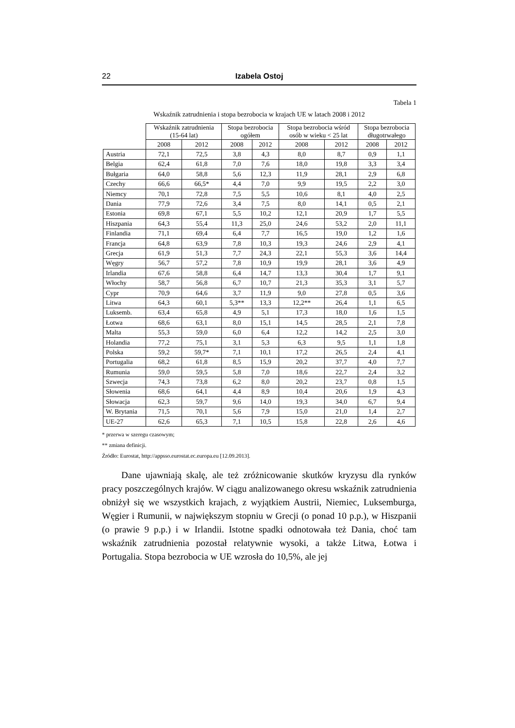22 Izabela Ostoj
Tabela 1
Wskaźnik zatrudnienia i stopa bezrobocia w krajach UE w latach 2008 i 2012
| | Wskaźnik zatrudnienia (15-64 lat) | | Stopa bezrobocia ogółem | | Stopa bezrobocia wśród osób w wieku < 25 lat | | Stopa bezrobocia długotrwałego | |
| --- | --- | --- | --- | --- | --- | --- | --- | --- |
| | 2008 | 2012 | 2008 | 2012 | 2008 | 2012 | 2008 | 2012 |
| Austria | 72,1 | 72,5 | 3,8 | 4,3 | 8,0 | 8,7 | 0,9 | 1,1 |
| Belgia | 62,4 | 61,8 | 7,0 | 7,6 | 18,0 | 19,8 | 3,3 | 3,4 |
| Bułgaria | 64,0 | 58,8 | 5,6 | 12,3 | 11,9 | 28,1 | 2,9 | 6,8 |
| Czechy | 66,6 | 66,5* | 4,4 | 7,0 | 9,9 | 19,5 | 2,2 | 3,0 |
| Niemcy | 70,1 | 72,8 | 7,5 | 5,5 | 10,6 | 8,1 | 4,0 | 2,5 |
| Dania | 77,9 | 72,6 | 3,4 | 7,5 | 8,0 | 14,1 | 0,5 | 2,1 |
| Estonia | 69,8 | 67,1 | 5,5 | 10,2 | 12,1 | 20,9 | 1,7 | 5,5 |
| Hiszpania | 64,3 | 55,4 | 11,3 | 25,0 | 24,6 | 53,2 | 2,0 | 11,1 |
| Finlandia | 71,1 | 69,4 | 6,4 | 7,7 | 16,5 | 19,0 | 1,2 | 1,6 |
| Francja | 64,8 | 63,9 | 7,8 | 10,3 | 19,3 | 24,6 | 2,9 | 4,1 |
| Grecja | 61,9 | 51,3 | 7,7 | 24,3 | 22,1 | 55,3 | 3,6 | 14,4 |
| Węgry | 56,7 | 57,2 | 7,8 | 10,9 | 19,9 | 28,1 | 3,6 | 4,9 |
| Irlandia | 67,6 | 58,8 | 6,4 | 14,7 | 13,3 | 30,4 | 1,7 | 9,1 |
| Włochy | 58,7 | 56,8 | 6,7 | 10,7 | 21,3 | 35,3 | 3,1 | 5,7 |
| Cypr | 70,9 | 64,6 | 3,7 | 11,9 | 9,0 | 27,8 | 0,5 | 3,6 |
| Litwa | 64,3 | 60,1 | 5,3** | 13,3 | 12,2** | 26,4 | 1,1 | 6,5 |
| Luksemb. | 63,4 | 65,8 | 4,9 | 5,1 | 17,3 | 18,0 | 1,6 | 1,5 |
| Łotwa | 68,6 | 63,1 | 8,0 | 15,1 | 14,5 | 28,5 | 2,1 | 7,8 |
| Malta | 55,3 | 59,0 | 6,0 | 6,4 | 12,2 | 14,2 | 2,5 | 3,0 |
| Holandia | 77,2 | 75,1 | 3,1 | 5,3 | 6,3 | 9,5 | 1,1 | 1,8 |
| Polska | 59,2 | 59,7* | 7,1 | 10,1 | 17,2 | 26,5 | 2,4 | 4,1 |
| Portugalia | 68,2 | 61,8 | 8,5 | 15,9 | 20,2 | 37,7 | 4,0 | 7,7 |
| Rumunia | 59,0 | 59,5 | 5,8 | 7,0 | 18,6 | 22,7 | 2,4 | 3,2 |
| Szwecja | 74,3 | 73,8 | 6,2 | 8,0 | 20,2 | 23,7 | 0,8 | 1,5 |
| Słowenia | 68,6 | 64,1 | 4,4 | 8,9 | 10,4 | 20,6 | 1,9 | 4,3 |
| Słowacja | 62,3 | 59,7 | 9,6 | 14,0 | 19,3 | 34,0 | 6,7 | 9,4 |
| W. Brytania | 71,5 | 70,1 | 5,6 | 7,9 | 15,0 | 21,0 | 1,4 | 2,7 |
| UE-27 | 62,6 | 65,3 | 7,1 | 10,5 | 15,8 | 22,8 | 2,6 | 4,6 |
* przerwa w szeregu czasowym;
** zmiana definicji.
Źródło: Eurostat, http://appsso.eurostat.ec.europa.eu [12.09.2013].
Dane ujawniają skalę, ale też zróżnicowanie skutków kryzysu dla rynków pracy poszczególnych krajów. W ciągu analizowanego okresu wskaźnik zatrudnienia obniżył się we wszystkich krajach, z wyjątkiem Austrii, Niemiec, Luksemburga, Węgier i Rumunii, w największym stopniu w Grecji (o ponad 10 p.p.), w Hiszpanii (o prawie 9 p.p.) i w Irlandii. Istotne spadki odnotowała też Dania, choć tam wskaźnik zatrudnienia pozostał relatywnie wysoki, a także Litwa, Łotwa i Portugalia. Stopa bezrobocia w UE wzrosła do 10,5%, ale jej